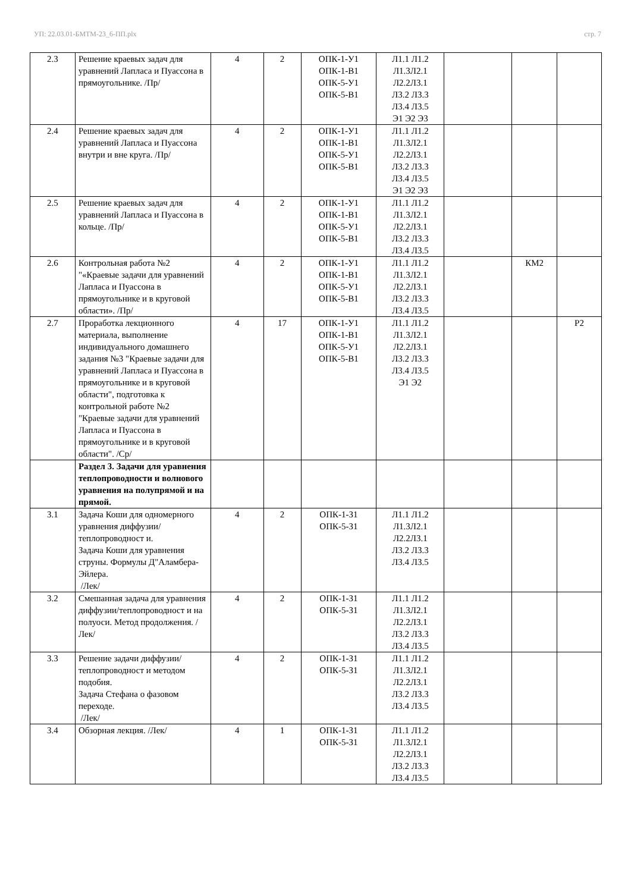УП: 22.03.01-БМТМ-23_6-ПП.plx стр. 7
| 2.3 | Решение краевых задач для уравнений Лапласа и Пуассона в прямоугольнике. /Пр/ | 4 | 2 | ОПК-1-У1 ОПК-1-В1 ОПК-5-У1 ОПК-5-В1 | Л1.1 Л1.2 Л1.3Л2.1 Л2.2Л3.1 Л3.2 Л3.3 Л3.4 Л3.5 Э1 Э2 Э3 | | | |
| 2.4 | Решение краевых задач для уравнений Лапласа и Пуассона внутри и вне круга. /Пр/ | 4 | 2 | ОПК-1-У1 ОПК-1-В1 ОПК-5-У1 ОПК-5-В1 | Л1.1 Л1.2 Л1.3Л2.1 Л2.2Л3.1 Л3.2 Л3.3 Л3.4 Л3.5 Э1 Э2 Э3 | | | |
| 2.5 | Решение краевых задач для уравнений Лапласа и Пуассона в кольце. /Пр/ | 4 | 2 | ОПК-1-У1 ОПК-1-В1 ОПК-5-У1 ОПК-5-В1 | Л1.1 Л1.2 Л1.3Л2.1 Л2.2Л3.1 Л3.2 Л3.3 Л3.4 Л3.5 | | | |
| 2.6 | Контрольная работа №2 "«Краевые задачи для уравнений Лапласа и Пуассона в прямоугольнике и в круговой области». /Пр/ | 4 | 2 | ОПК-1-У1 ОПК-1-В1 ОПК-5-У1 ОПК-5-В1 | Л1.1 Л1.2 Л1.3Л2.1 Л2.2Л3.1 Л3.2 Л3.3 Л3.4 Л3.5 | | КМ2 | |
| 2.7 | Проработка лекционного материала, выполнение индивидуального домашнего задания №3 "Краевые задачи для уравнений Лапласа и Пуассона в прямоугольнике и в круговой области", подготовка к контрольной работе №2 "Краевые задачи для уравнений Лапласа и Пуассона в прямоугольнике и в круговой области". /Ср/ | 4 | 17 | ОПК-1-У1 ОПК-1-В1 ОПК-5-У1 ОПК-5-В1 | Л1.1 Л1.2 Л1.3Л2.1 Л2.2Л3.1 Л3.2 Л3.3 Л3.4 Л3.5 Э1 Э2 | | | Р2 |
| | Раздел 3. Задачи для уравнения теплопроводности и волнового уравнения на полупрямой и на прямой. | | | | | | | |
| 3.1 | Задача Коши для одномерного уравнения диффузии/теплопроводност и. Задача Коши для уравнения струны. Формулы Д"Аламбера-Эйлера. /Лек/ | 4 | 2 | ОПК-1-З1 ОПК-5-З1 | Л1.1 Л1.2 Л1.3Л2.1 Л2.2Л3.1 Л3.2 Л3.3 Л3.4 Л3.5 | | | |
| 3.2 | Смешанная задача для уравнения диффузии/теплопроводност и на полуоси. Метод продолжения. /Лек/ | 4 | 2 | ОПК-1-З1 ОПК-5-З1 | Л1.1 Л1.2 Л1.3Л2.1 Л2.2Л3.1 Л3.2 Л3.3 Л3.4 Л3.5 | | | |
| 3.3 | Решение задачи диффузии/теплопроводност и методом подобия. Задача Стефана о фазовом переходе. /Лек/ | 4 | 2 | ОПК-1-З1 ОПК-5-З1 | Л1.1 Л1.2 Л1.3Л2.1 Л2.2Л3.1 Л3.2 Л3.3 Л3.4 Л3.5 | | | |
| 3.4 | Обзорная лекция. /Лек/ | 4 | 1 | ОПК-1-З1 ОПК-5-З1 | Л1.1 Л1.2 Л1.3Л2.1 Л2.2Л3.1 Л3.2 Л3.3 Л3.4 Л3.5 | | | |